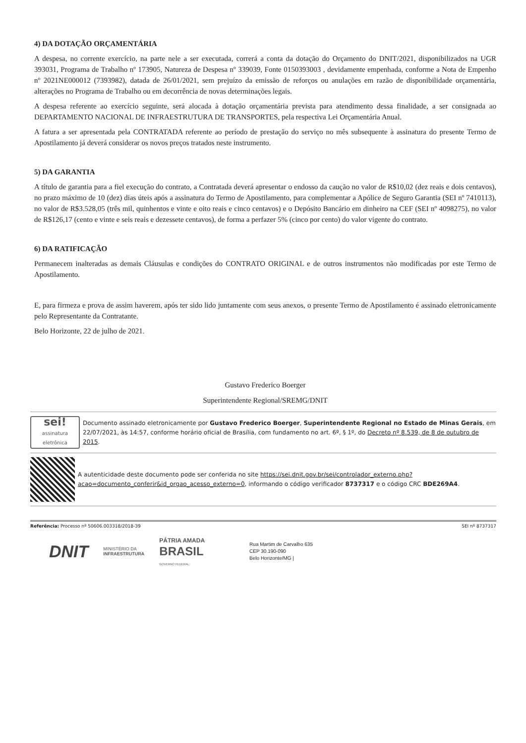4) DA DOTAÇÃO ORÇAMENTÁRIA
A despesa, no corrente exercício, na parte nele a ser executada, correrá a conta da dotação do Orçamento do DNIT/2021, disponibilizados na UGR 393031, Programa de Trabalho nº 173905, Natureza de Despesa nº 339039, Fonte 0150393003 , devidamente empenhada, conforme a Nota de Empenho nº 2021NE000012 (7393982), datada de 26/01/2021, sem prejuízo da emissão de reforços ou anulações em razão de disponibilidade orçamentária, alterações no Programa de Trabalho ou em decorrência de novas determinações legais.
A despesa referente ao exercício seguinte, será alocada à dotação orçamentária prevista para atendimento dessa finalidade, a ser consignada ao DEPARTAMENTO NACIONAL DE INFRAESTRUTURA DE TRANSPORTES, pela respectiva Lei Orçamentária Anual.
A fatura a ser apresentada pela CONTRATADA referente ao período de prestação do serviço no mês subsequente à assinatura do presente Termo de Apostilamento já deverá considerar os novos preços tratados neste instrumento.
5) DA GARANTIA
A título de garantia para a fiel execução do contrato, a Contratada deverá apresentar o endosso da caução no valor de R$10,02 (dez reais e dois centavos), no prazo máximo de 10 (dez) dias úteis após a assinatura do Termo de Apostilamento, para complementar a Apólice de Seguro Garantia (SEI nº 7410113), no valor de R$3.528,05 (três mil, quinhentos e vinte e oito reais e cinco centavos) e o Depósito Bancário em dinheiro na CEF (SEI nº 4098275), no valor de R$126,17 (cento e vinte e seis reais e dezessete centavos), de forma a perfazer 5% (cinco por cento) do valor vigente do contrato.
6) DA RATIFICAÇÃO
Permanecem inalteradas as demais Cláusulas e condições do CONTRATO ORIGINAL e de outros instrumentos não modificadas por este Termo de Apostilamento.
E, para firmeza e prova de assim haverem, após ter sido lido juntamente com seus anexos, o presente Termo de Apostilamento é assinado eletronicamente pelo Representante da Contratante.
Belo Horizonte, 22 de julho de 2021.
Gustavo Frederico Boerger
Superintendente Regional/SREMG/DNIT
sei!
assinatura eletrônica
Documento assinado eletronicamente por Gustavo Frederico Boerger, Superintendente Regional no Estado de Minas Gerais, em 22/07/2021, às 14:57, conforme horário oficial de Brasília, com fundamento no art. 6º, § 1º, do Decreto nº 8.539, de 8 de outubro de 2015.
A autenticidade deste documento pode ser conferida no site https://sei.dnit.gov.br/sei/controlador_externo.php?acao=documento_conferir&id_orgao_acesso_externo=0, informando o código verificador 8737317 e o código CRC BDE269A4.
Referência: Processo nº 50606.003318/2018-39 SEI nº 8737317
DNIT MINISTÉRIO DA
INFRAESTRUTURA PÁTRIA AMADA
BRASIL
GOVERNO FEDERAL
Rua Martim de Carvalho 635
CEP 30.190-090
Belo Horizonte/MG |